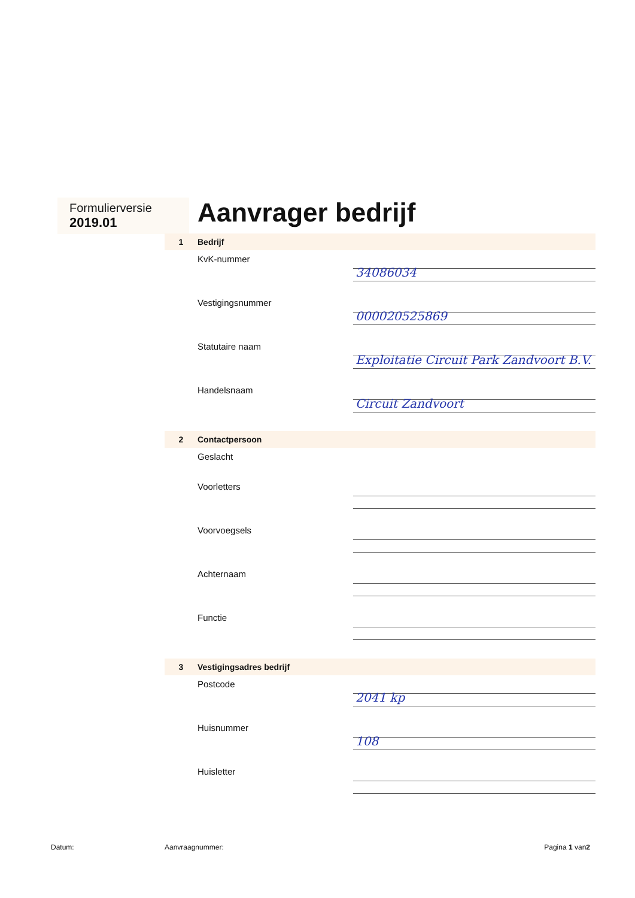Formulierversie
2019.01
Aanvrager bedrijf
1 Bedrijf
KvK-nummer
34086034
Vestigingsnummer
000020525869
Statutaire naam
Exploitatie Circuit Park Zandvoort B.V.
Handelsnaam
Circuit Zandvoort
2 Contactpersoon
Geslacht
Voorletters
Voorvoegsels
Achternaam
Functie
3 Vestigingsadres bedrijf
Postcode
2041 kp
Huisnummer
108
Huisletter
Datum: Aanvraagnummer: Pagina 1 van2